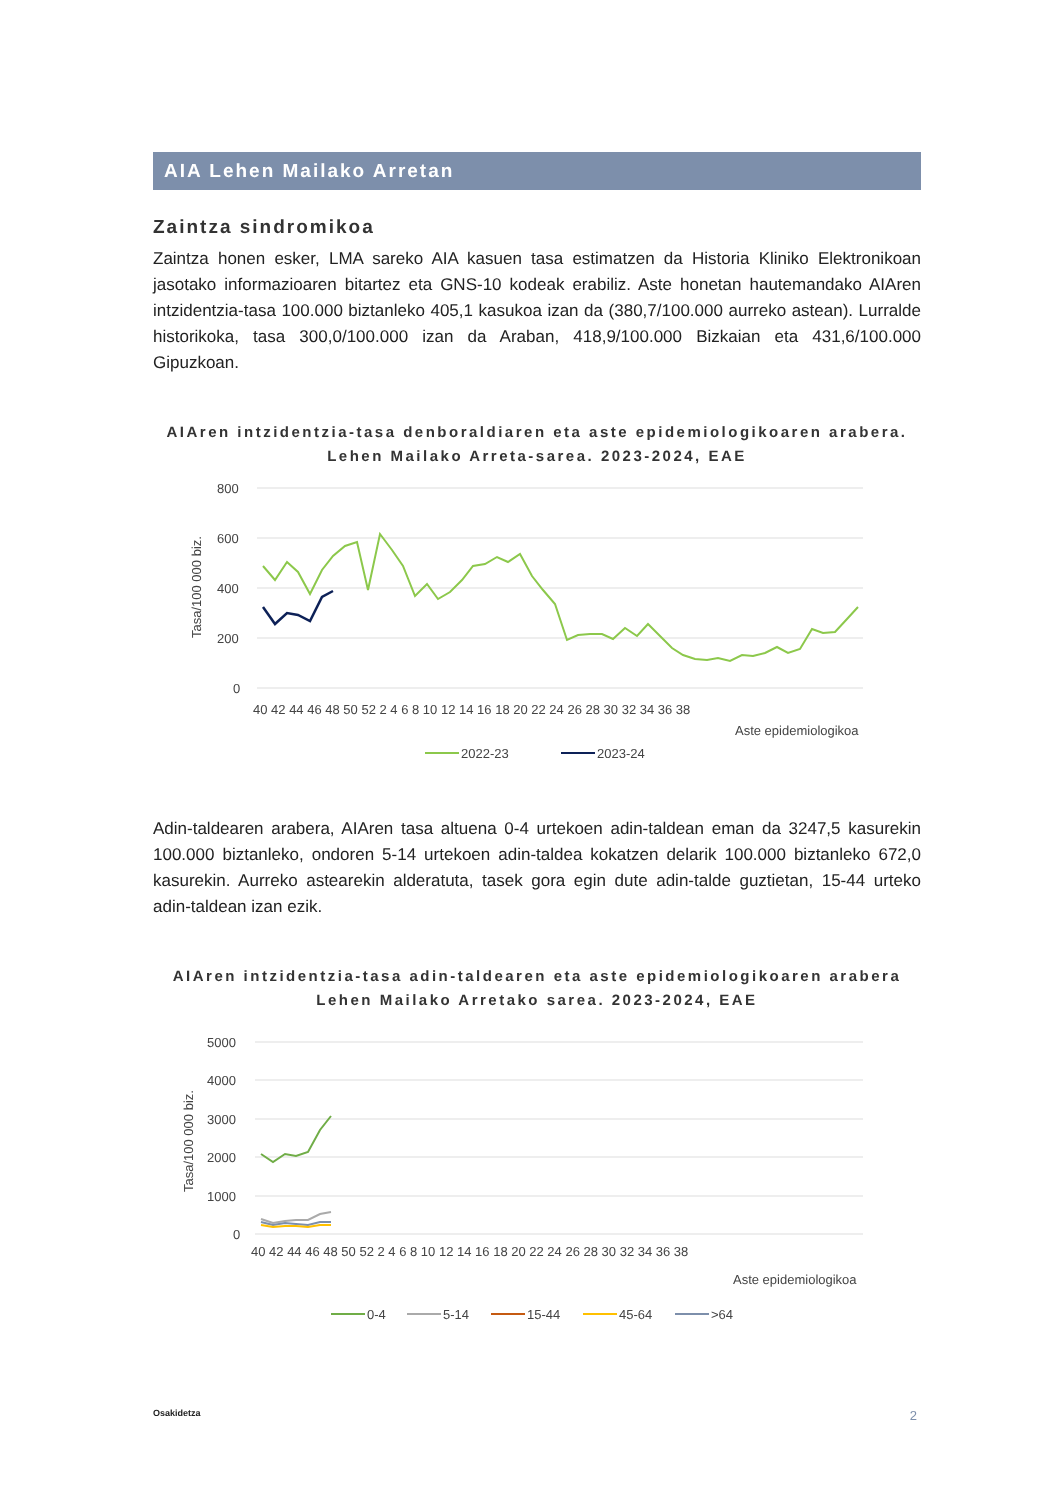AIA Lehen Mailako Arretan
Zaintza sindromikoa
Zaintza honen esker, LMA sareko AIA kasuen tasa estimatzen da Historia Kliniko Elektronikoan jasotako informazioaren bitartez eta GNS-10 kodeak erabiliz. Aste honetan hautemandako AIAren intzidentzia-tasa 100.000 biztanleko 405,1 kasukoa izan da (380,7/100.000 aurreko astean). Lurralde historikoka, tasa 300,0/100.000 izan da Araban, 418,9/100.000 Bizkaian eta 431,6/100.000 Gipuzkoan.
AIAren intzidentzia-tasa denboraldiaren eta aste epidemiologikoaren arabera.
Lehen Mailako Arreta-sarea. 2023-2024, EAE
800
600
400
200
0
Tasa/100 000 biz.
40 42 44 46 48 50 52 2 4 6 8 10 12 14 16 18 20 22 24 26 28 30 32 34 36 38
Aste epidemiologikoa
2022-23
2023-24
Adin-taldearen arabera, AIAren tasa altuena 0-4 urtekoen adin-taldean eman da 3247,5 kasurekin 100.000 biztanleko, ondoren 5-14 urtekoen adin-taldea kokatzen delarik 100.000 biztanleko 672,0 kasurekin. Aurreko astearekin alderatuta, tasek gora egin dute adin-talde guztietan, 15-44 urteko adin-taldean izan ezik.
AIAren intzidentzia-tasa adin-taldearen eta aste epidemiologikoaren arabera
Lehen Mailako Arretako sarea. 2023-2024, EAE
5000
4000
3000
2000
1000
0
Tasa/100 000 biz.
40 42 44 46 48 50 52 2 4 6 8 10 12 14 16 18 20 22 24 26 28 30 32 34 36 38
Aste epidemiologikoa
0-4
5-14
15-44
45-64
>64
Osakidetza 2